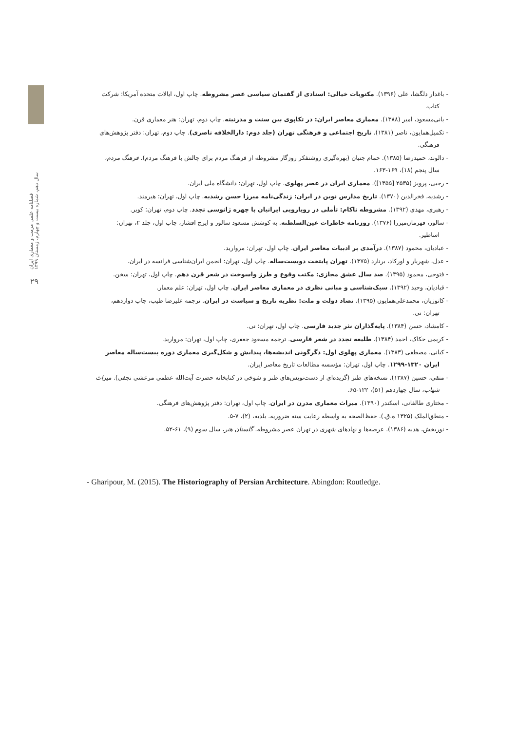فصلنامه علمی مرمت و معماری ایران
سال دهم، شماره بیست و چهارم، زمستان ۱۳۹۹
۲۹
- باغدار دلگشا، علی (۱۳۹۶). مکتوبات خیالی: اسنادی از گفتمان سیاسی عصر مشروطه. چاپ اول، ایالات متحده آمریکا: شرکت کتاب.
- بانی‌مسعود، امیر (۱۳۸۸). معماری معاصر ایران: در تکاپوی بین سنت و مدرنیته. چاپ دوم، تهران: هنر معماری قرن.
- تکمیل‌همایون، ناصر (۱۳۸۱). تاریخ اجتماعی و فرهنگی تهران (جلد دوم: دارالخلافه ناصری). چاپ دوم، تهران: دفتر پژوهش‌های فرهنگی.
- دالوند، حمیدرضا (۱۳۸۵). حمام جنیان (بهره‌گیری روشنفکر روزگار مشروطه از فرهنگ مردم برای چالش با فرهنگ مردم). فرهنگ مردم، سال پنجم (۱۸)، ۱۶۹-۱۶۳.
- رجبی، پرویز (۲۵۳۵ [۱۳۵۵]). معماری ایران در عصر پهلوی. چاپ اول، تهران: دانشگاه ملی ایران.
- رشدیه، فخرالدین (۱۳۷۰). تاریخ مدارس نوین در ایران: زندگی‌نامه میرزا حسن رشدیه. چاپ اول، تهران: هیرمند.
- رهبری، مهدی (۱۳۹۲). مشروطه ناکام: تأملی در رویارویی ایرانیان با چهره ژانوسی تجدد. چاپ دوم، تهران: کویر.
- سالور، قهرمان‌میرزا (۱۳۷۶). روزنامه خاطرات عین‌السلطنه. به کوشش مسعود سالور و ایرج افشار، چاپ اول، جلد ۲، تهران: اساطیر.
- عبادیان، محمود (۱۳۸۷). درآمدی بر ادبیات معاصر ایران. چاپ اول، تهران: مروارید.
- عدل، شهریار و اورکاد، برنارد (۱۳۷۵). تهران پایتخت دویست‌ساله. چاپ اول، تهران: انجمن ایران‌شناسی فرانسه در ایران.
- فتوحی، محمود (۱۳۹۵). صد سال عشق مجازی: مکتب وقوع و طرز واسوخت در شعر قرن دهم. چاپ اول، تهران: سخن.
- قبادیان، وحید (۱۳۹۲). سبک‌شناسی و مبانی نظری در معماری معاصر ایران. چاپ اول، تهران: علم معمار.
- کاتوزیان، محمدعلی‌همایون (۱۳۹۵). تضاد دولت و ملت: نظریه تاریخ و سیاست در ایران. ترجمه علیرضا طیب، چاپ دوازدهم، تهران: نی.
- کامشاد، حسن (۱۳۸۴). پایه‌گذاران نثر جدید فارسی. چاپ اول، تهران: نی.
- کریمی حکاک، احمد (۱۳۸۴). طلیعه تجدد در شعر فارسی. ترجمه مسعود جعفری، چاپ اول، تهران: مروارید.
- کیانی، مصطفی (۱۳۸۳). معماری پهلوی اول: دگرگونی اندیشه‌ها، پیدایش و شکل‌گیری معماری دوره بیست‌ساله معاصر ایران ۱۳۲۰-۱۲۹۹. چاپ اول، تهران: مؤسسه مطالعات تاریخ معاصر ایران.
- متقی، حسین (۱۳۸۷). نسخه‌های طنز (گزیده‌ای از دست‌نویس‌های طنز و شوخی در کتابخانه حضرت آیت‌الله عظمی مرعشی نجفی). میراث شهاب، سال چهاردهم (۵۱)، ۱۲۲-۶۵.
- مختاری طالقانی، اسکندر (۱۳۹۰). میراث معماری مدرن در ایران. چاپ اول، تهران: دفتر پژوهش‌های فرهنگی.
- منطق‌الملک (۱۳۲۵ ه.ق.). حفظ‌الصحه به واسطه رعایت سته ضروریه. بلدیه، (۲)، ۷-۵.
- نوربخش، هدیه (۱۳۸۶). عرصه‌ها و نهادهای شهری در تهران عصر مشروطه. گلستان هنر، سال سوم (۹)، ۶۱-۵۲.
- Gharipour, M. (2015). The Historiography of Persian Architecture. Abingdon: Routledge.